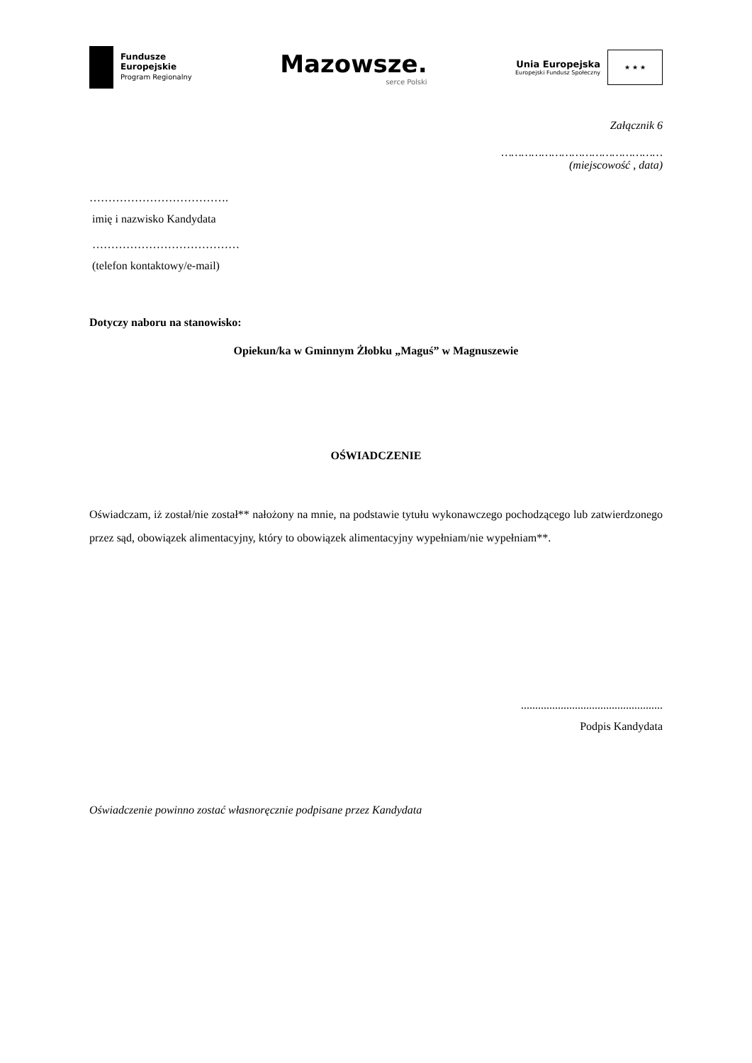Fundusze
Europejskie
Program Regionalny
Mazowsze.
serce Polski
Unia Europejska
Europejski Fundusz Społeczny
★ ★ ★
Załącznik 6
…………………………………………
(miejscowość , data)
……………………………….
imię i nazwisko Kandydata
…………………………………
(telefon kontaktowy/e-mail)
Dotyczy naboru na stanowisko:
Opiekun/ka w Gminnym Żłobku „Maguś” w Magnuszewie
OŚWIADCZENIE
Oświadczam, iż został/nie został** nałożony na mnie, na podstawie tytułu wykonawczego pochodzącego lub zatwierdzonego przez sąd, obowiązek alimentacyjny, który to obowiązek alimentacyjny wypełniam/nie wypełniam**.
..................................................
Podpis Kandydata
Oświadczenie powinno zostać własnoręcznie podpisane przez Kandydata